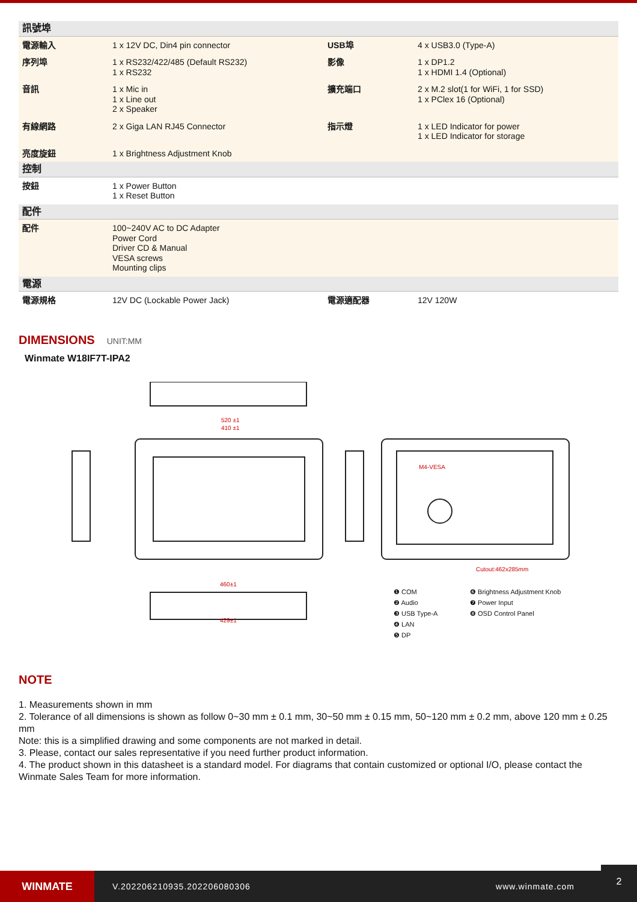| 訊號埠 | | | |
| 電源輸入 | 1 x 12V DC, Din4 pin connector | USB埠 | 4 x USB3.0 (Type-A) |
| 序列埠 | 1 x RS232/422/485 (Default RS232) 1 x RS232 | 影像 | 1 x DP1.2 1 x HDMI 1.4 (Optional) |
| 音訊 | 1 x Mic in 1 x Line out 2 x Speaker | 擴充端口 | 2 x M.2 slot(1 for WiFi, 1 for SSD) 1 x PClex 16 (Optional) |
| 有線網路 | 2 x Giga LAN RJ45 Connector | 指示燈 | 1 x LED Indicator for power 1 x LED Indicator for storage |
| 亮度旋鈕 | 1 x Brightness Adjustment Knob | | |
| 控制 | | | |
| 按鈕 | 1 x Power Button 1 x Reset Button | | |
| 配件 | | | |
| 配件 | 100~240V AC to DC Adapter Power Cord Driver CD & Manual VESA screws Mounting clips | | |
| 電源 | | | |
| 電源規格 | 12V DC (Lockable Power Jack) | 電源適配器 | 12V 120W |
DIMENSIONS
UNIT:MM
Winmate W18IF7T-IPA2
520 ±1
410 ±1
460±1
429±1
Cutout:462x285mm
M4-VESA
❶ COM
❷ Audio
❸ USB Type-A
❹ LAN
❺ DP
❻ Brightness Adjustment Knob
❼ Power Input
❽ OSD Control Panel
NOTE
1. Measurements shown in mm
2. Tolerance of all dimensions is shown as follow 0~30 mm ± 0.1 mm, 30~50 mm ± 0.15 mm, 50~120 mm ± 0.2 mm, above 120 mm ± 0.25 mm
Note: this is a simplified drawing and some components are not marked in detail.
3. Please, contact our sales representative if you need further product information.
4. The product shown in this datasheet is a standard model. For diagrams that contain customized or optional I/O, please contact the Winmate Sales Team for more information.
WINMATE
V.202206210935.202206080306 www.winmate.com
2